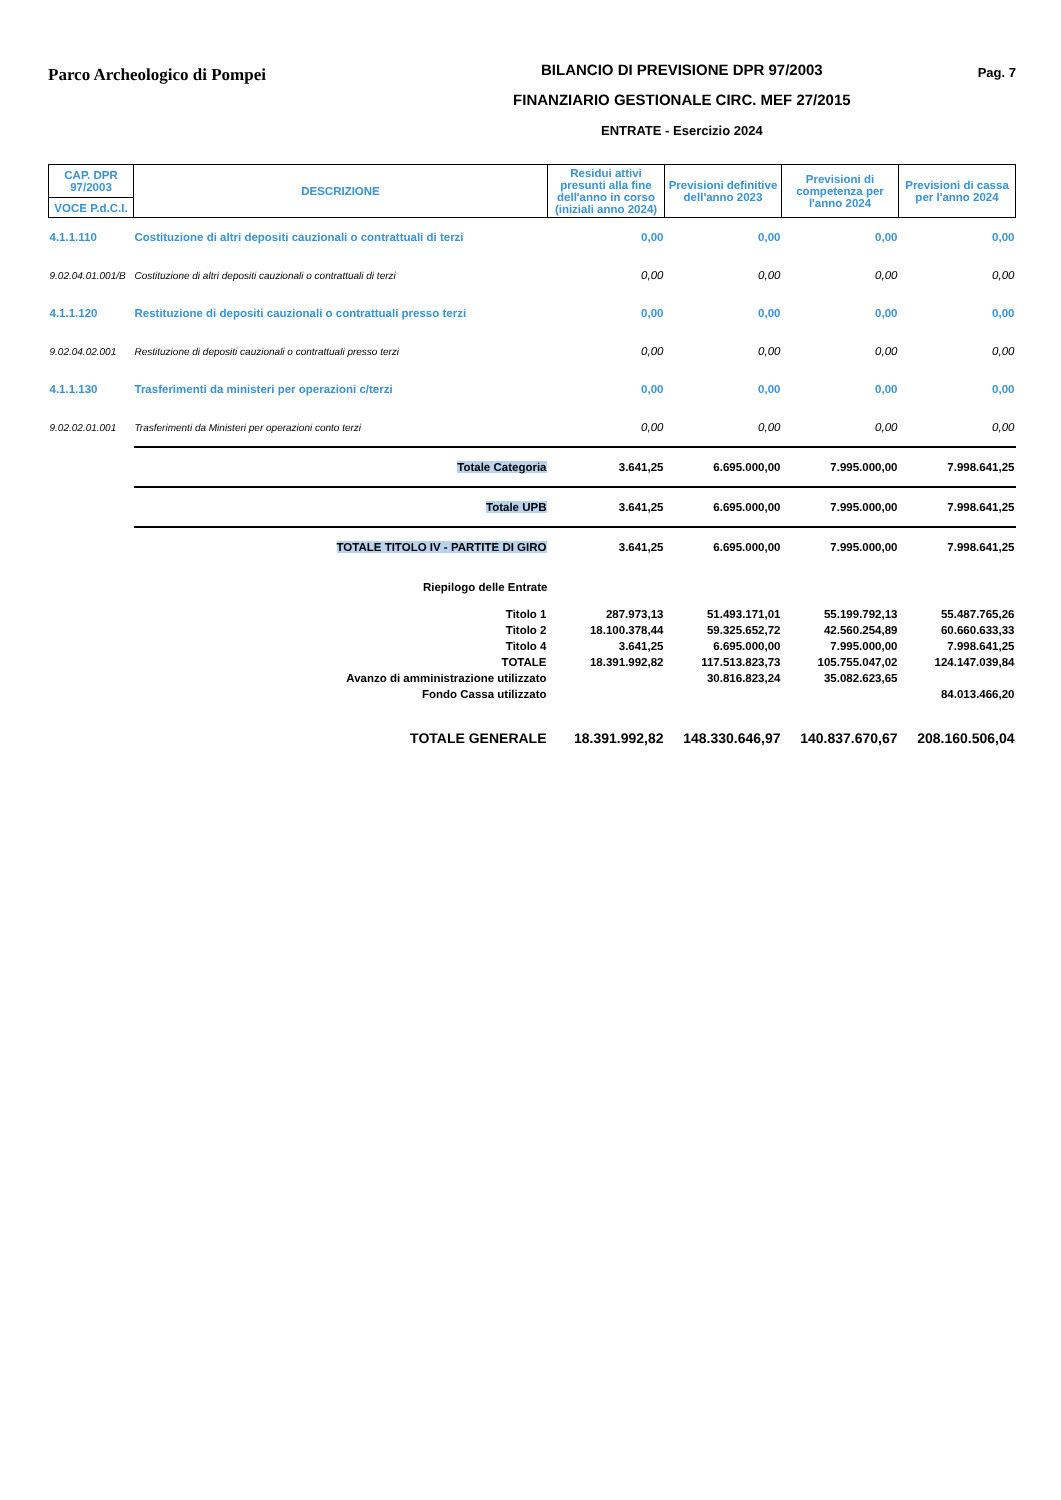Parco Archeologico di Pompei
BILANCIO DI PREVISIONE DPR 97/2003
FINANZIARIO GESTIONALE CIRC. MEF 27/2015
ENTRATE - Esercizio 2024
Pag. 7
| CAP. DPR 97/2003 | DESCRIZIONE | Residui attivi presunti alla fine dell'anno in corso (iniziali anno 2024) | Previsioni definitive dell'anno 2023 | Previsioni di competenza per l'anno 2024 | Previsioni di cassa per l'anno 2024 |
| --- | --- | --- | --- | --- | --- |
| VOCE P.d.C.I. | | | | | |
| 4.1.1.110 | Costituzione di altri depositi cauzionali o contrattuali di terzi | 0,00 | 0,00 | 0,00 | 0,00 |
| 9.02.04.01.001/B | Costituzione di altri depositi cauzionali o contrattuali di terzi | 0,00 | 0,00 | 0,00 | 0,00 |
| 4.1.1.120 | Restituzione di depositi cauzionali o contrattuali presso terzi | 0,00 | 0,00 | 0,00 | 0,00 |
| 9.02.04.02.001 | Restituzione di depositi cauzionali o contrattuali presso terzi | 0,00 | 0,00 | 0,00 | 0,00 |
| 4.1.1.130 | Trasferimenti da ministeri per operazioni c/terzi | 0,00 | 0,00 | 0,00 | 0,00 |
| 9.02.02.01.001 | Trasferimenti da Ministeri per operazioni conto terzi | 0,00 | 0,00 | 0,00 | 0,00 |
| | Totale Categoria | 3.641,25 | 6.695.000,00 | 7.995.000,00 | 7.998.641,25 |
| | Totale UPB | 3.641,25 | 6.695.000,00 | 7.995.000,00 | 7.998.641,25 |
| | TOTALE TITOLO IV - PARTITE DI GIRO | 3.641,25 | 6.695.000,00 | 7.995.000,00 | 7.998.641,25 |
| | Riepilogo delle Entrate | | | | |
| | Titolo 1 | 287.973,13 | 51.493.171,01 | 55.199.792,13 | 55.487.765,26 |
| | Titolo 2 | 18.100.378,44 | 59.325.652,72 | 42.560.254,89 | 60.660.633,33 |
| | Titolo 4 | 3.641,25 | 6.695.000,00 | 7.995.000,00 | 7.998.641,25 |
| | TOTALE | 18.391.992,82 | 117.513.823,73 | 105.755.047,02 | 124.147.039,84 |
| | Avanzo di amministrazione utilizzato | | 30.816.823,24 | 35.082.623,65 | |
| | Fondo Cassa utilizzato | | | | 84.013.466,20 |
| | TOTALE GENERALE | 18.391.992,82 | 148.330.646,97 | 140.837.670,67 | 208.160.506,04 |